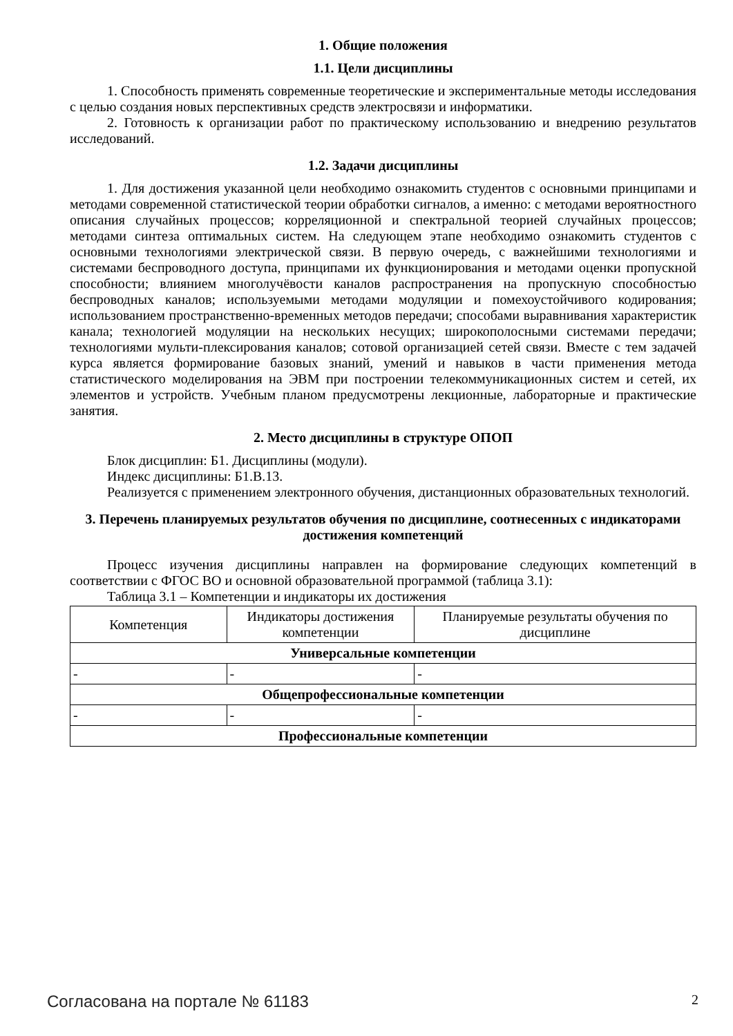1. Общие положения
1.1. Цели дисциплины
1. Способность применять современные теоретические и экспериментальные методы исследования с целью создания новых перспективных средств электросвязи и информатики.
2. Готовность к организации работ по практическому использованию и внедрению результатов исследований.
1.2. Задачи дисциплины
1. Для достижения указанной цели необходимо ознакомить студентов с основными принципами и методами современной статистической теории обработки сигналов, а именно: с методами вероятностного описания случайных процессов; корреляционной и спектральной теорией случайных процессов; методами синтеза оптимальных систем. На следующем этапе необходимо ознакомить студентов с основными технологиями электрической связи. В первую очередь, с важнейшими технологиями и системами беспроводного доступа, принципами их функционирования и методами оценки пропускной способности; влиянием многолучёвости каналов распространения на пропускную способностью беспроводных каналов; используемыми методами модуляции и помехоустойчивого кодирования; использованием пространственно-временных методов передачи; способами выравнивания характеристик канала; технологией модуляции на нескольких несущих; широкополосными системами передачи; технологиями мульти-плексирования каналов; сотовой организацией сетей связи. Вместе с тем задачей курса является формирование базовых знаний, умений и навыков в части применения метода статистического моделирования на ЭВМ при построении телекоммуникационных систем и сетей, их элементов и устройств. Учебным планом предусмотрены лекционные, лабораторные и практические занятия.
2. Место дисциплины в структуре ОПОП
Блок дисциплин: Б1. Дисциплины (модули).
Индекс дисциплины: Б1.В.13.
Реализуется с применением электронного обучения, дистанционных образовательных технологий.
3. Перечень планируемых результатов обучения по дисциплине, соотнесенных с индикаторами достижения компетенций
Процесс изучения дисциплины направлен на формирование следующих компетенций в соответствии с ФГОС ВО и основной образовательной программой (таблица 3.1):
Таблица 3.1 – Компетенции и индикаторы их достижения
| Компетенция | Индикаторы достижения компетенции | Планируемые результаты обучения по дисциплине |
| --- | --- | --- |
| Универсальные компетенции | | |
| - | - | - |
| Общепрофессиональные компетенции | | |
| - | - | - |
| Профессиональные компетенции | | |
Согласована на портале № 61183 2